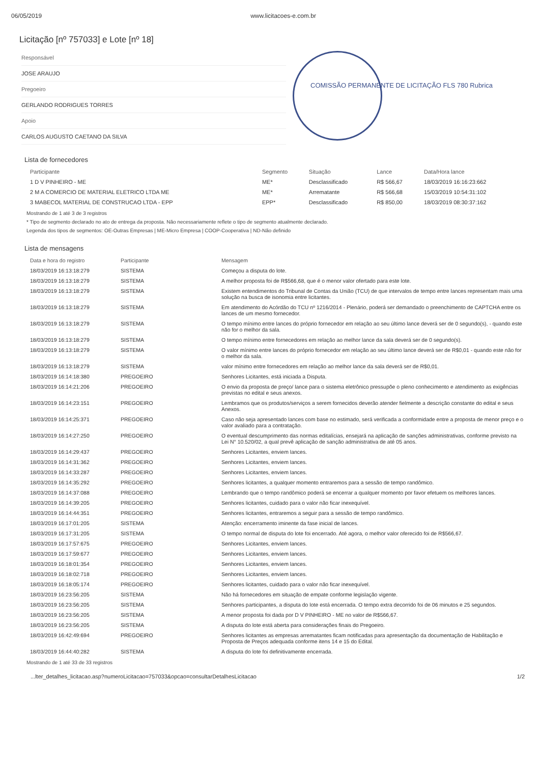06/05/2019 www.licitacoes-e.com.br
Licitação [nº 757033] e Lote [nº 18]
Responsável
JOSE ARAUJO
Pregoeiro
GERLANDO RODRIGUES TORRES
Apoio
CARLOS AUGUSTO CAETANO DA SILVA
COMISSÃO PERMANENTE DE LICITAÇÃO FLS 780 Rubrica
Lista de fornecedores
| Participante | Segmento | Situação | Lance | Data/Hora lance |
| --- | --- | --- | --- | --- |
| 1 D V PINHEIRO - ME | ME* | Desclassificado | R$ 566,67 | 18/03/2019 16:16:23:662 |
| 2 M A COMERCIO DE MATERIAL ELETRICO LTDA ME | ME* | Arrematante | R$ 566,68 | 15/03/2019 10:54:31:102 |
| 3 MABECOL MATERIAL DE CONSTRUCAO LTDA - EPP | EPP* | Desclassificado | R$ 850,00 | 18/03/2019 08:30:37:162 |
Mostrando de 1 até 3 de 3 registros
* Tipo de segmento declarado no ato de entrega da proposta. Não necessariamente reflete o tipo de segmento atualmente declarado.
Legenda dos tipos de segmentos: OE-Outras Empresas | ME-Micro Empresa | COOP-Cooperativa | ND-Não definido
Lista de mensagens
| Data e hora do registro | Participante | Mensagem |
| --- | --- | --- |
| 18/03/2019 16:13:18:279 | SISTEMA | Começou a disputa do lote. |
| 18/03/2019 16:13:18:279 | SISTEMA | A melhor proposta foi de R$566,68, que é o menor valor ofertado para este lote. |
| 18/03/2019 16:13:18:279 | SISTEMA | Existem entendimentos do Tribunal de Contas da União (TCU) de que intervalos de tempo entre lances representam mais uma solução na busca de isonomia entre licitantes. |
| 18/03/2019 16:13:18:279 | SISTEMA | Em atendimento do Acórdão do TCU nº 1216/2014 - Plenário, poderá ser demandado o preenchimento de CAPTCHA entre os lances de um mesmo fornecedor. |
| 18/03/2019 16:13:18:279 | SISTEMA | O tempo mínimo entre lances do próprio fornecedor em relação ao seu último lance deverá ser de 0 segundo(s), - quando este não for o melhor da sala. |
| 18/03/2019 16:13:18:279 | SISTEMA | O tempo mínimo entre fornecedores em relação ao melhor lance da sala deverá ser de 0 segundo(s). |
| 18/03/2019 16:13:18:279 | SISTEMA | O valor mínimo entre lances do próprio fornecedor em relação ao seu último lance deverá ser de R$0,01 - quando este não for o melhor da sala. |
| 18/03/2019 16:13:18:279 | SISTEMA | valor mínimo entre fornecedores em relação ao melhor lance da sala deverá ser de R$0,01. |
| 18/03/2019 16:14:18:380 | PREGOEIRO | Senhores Licitantes, está iniciada a Disputa. |
| 18/03/2019 16:14:21:206 | PREGOEIRO | O envio da proposta de preço/ lance para o sistema eletrônico pressupõe o pleno conhecimento e atendimento as exigências previstas no edital e seus anexos. |
| 18/03/2019 16:14:23:151 | PREGOEIRO | Lembramos que os produtos/serviços a serem fornecidos deverão atender fielmente a descrição constante do edital e seus Anexos. |
| 18/03/2019 16:14:25:371 | PREGOEIRO | Caso não seja apresentado lances com base no estimado, será verificada a conformidade entre a proposta de menor preço e o valor avaliado para a contratação. |
| 18/03/2019 16:14:27:250 | PREGOEIRO | O eventual descumprimento das normas editalícias, ensejará na aplicação de sanções administrativas, conforme previsto na Lei N° 10.520/02, a qual prevê aplicação de sanção administrativa de até 05 anos. |
| 18/03/2019 16:14:29:437 | PREGOEIRO | Senhores Licitantes, enviem lances. |
| 18/03/2019 16:14:31:362 | PREGOEIRO | Senhores Licitantes, enviem lances. |
| 18/03/2019 16:14:33:287 | PREGOEIRO | Senhores Licitantes, enviem lances. |
| 18/03/2019 16:14:35:292 | PREGOEIRO | Senhores licitantes, a qualquer momento entraremos para a sessão de tempo randômico. |
| 18/03/2019 16:14:37:088 | PREGOEIRO | Lembrando que o tempo randômico poderá se encerrar a qualquer momento por favor efetuem os melhores lances. |
| 18/03/2019 16:14:39:205 | PREGOEIRO | Senhores licitantes, cuidado para o valor não ficar inexequível. |
| 18/03/2019 16:14:44:351 | PREGOEIRO | Senhores licitantes, entraremos a seguir para a sessão de tempo randômico. |
| 18/03/2019 16:17:01:205 | SISTEMA | Atenção: encerramento iminente da fase inicial de lances. |
| 18/03/2019 16:17:31:205 | SISTEMA | O tempo normal de disputa do lote foi encerrado. Até agora, o melhor valor oferecido foi de R$566,67. |
| 18/03/2019 16:17:57:675 | PREGOEIRO | Senhores Licitantes, enviem lances. |
| 18/03/2019 16:17:59:677 | PREGOEIRO | Senhores Licitantes, enviem lances. |
| 18/03/2019 16:18:01:354 | PREGOEIRO | Senhores Licitantes, enviem lances. |
| 18/03/2019 16:18:02:718 | PREGOEIRO | Senhores Licitantes, enviem lances. |
| 18/03/2019 16:18:05:174 | PREGOEIRO | Senhores licitantes, cuidado para o valor não ficar inexequível. |
| 18/03/2019 16:23:56:205 | SISTEMA | Não há fornecedores em situação de empate conforme legislação vigente. |
| 18/03/2019 16:23:56:205 | SISTEMA | Senhores participantes, a disputa do lote está encerrada. O tempo extra decorrido foi de 06 minutos e 25 segundos. |
| 18/03/2019 16:23:56:205 | SISTEMA | A menor proposta foi dada por D V PINHEIRO - ME no valor de R$566,67. |
| 18/03/2019 16:23:56:205 | SISTEMA | A disputa do lote está aberta para considerações finais do Pregoeiro. |
| 18/03/2019 16:42:49:694 | PREGOEIRO | Senhores licitantes as empresas arrematantes ficam notificadas para apresentação da documentação de Habilitação e Proposta de Preços adequada conforme itens 14 e 15 do Edital. |
| 18/03/2019 16:44:40:282 | SISTEMA | A disputa do lote foi definitivamente encerrada. |
Mostrando de 1 até 33 de 33 registros
...lter_detalhes_licitacao.asp?numeroLicitacao=757033&opcao=consultarDetalhesLicitacao 1/2